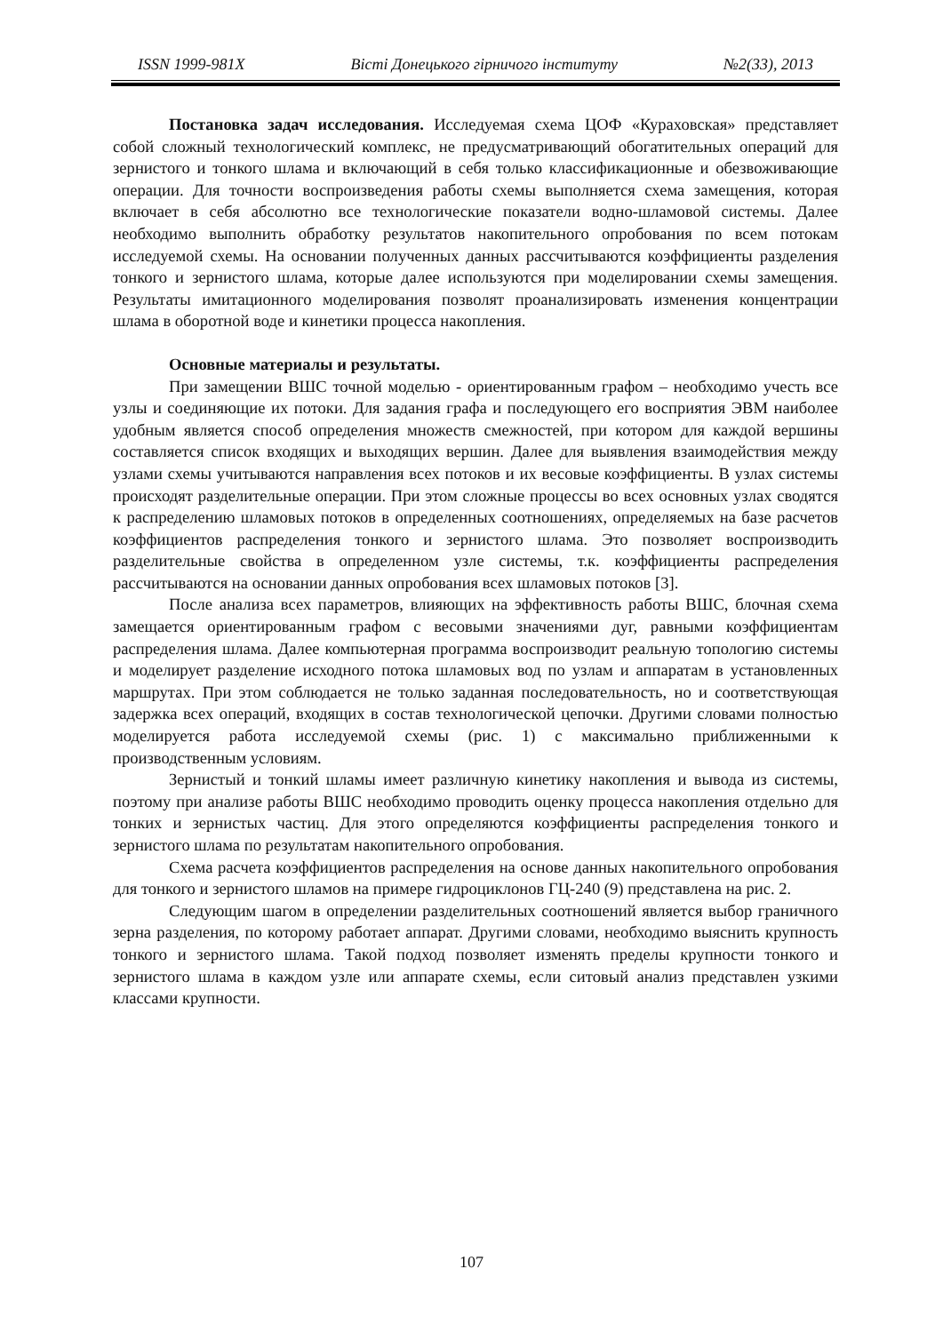ISSN 1999-981X Вісті Донецького гірничого інституту №2(33), 2013
Постановка задач исследования. Исследуемая схема ЦОФ «Кураховская» представляет собой сложный технологический комплекс, не предусматривающий обогатительных операций для зернистого и тонкого шлама и включающий в себя только классификационные и обезвоживающие операции. Для точности воспроизведения работы схемы выполняется схема замещения, которая включает в себя абсолютно все технологические показатели водно-шламовой системы. Далее необходимо выполнить обработку результатов накопительного опробования по всем потокам исследуемой схемы. На основании полученных данных рассчитываются коэффициенты разделения тонкого и зернистого шлама, которые далее используются при моделировании схемы замещения. Результаты имитационного моделирования позволят проанализировать изменения концентрации шлама в оборотной воде и кинетики процесса накопления.
Основные материалы и результаты.
При замещении ВШС точной моделью - ориентированным графом – необходимо учесть все узлы и соединяющие их потоки. Для задания графа и последующего его восприятия ЭВМ наиболее удобным является способ определения множеств смежностей, при котором для каждой вершины составляется список входящих и выходящих вершин. Далее для выявления взаимодействия между узлами схемы учитываются направления всех потоков и их весовые коэффициенты. В узлах системы происходят разделительные операции. При этом сложные процессы во всех основных узлах сводятся к распределению шламовых потоков в определенных соотношениях, определяемых на базе расчетов коэффициентов распределения тонкого и зернистого шлама. Это позволяет воспроизводить разделительные свойства в определенном узле системы, т.к. коэффициенты распределения рассчитываются на основании данных опробования всех шламовых потоков [3].
После анализа всех параметров, влияющих на эффективность работы ВШС, блочная схема замещается ориентированным графом с весовыми значениями дуг, равными коэффициентам распределения шлама. Далее компьютерная программа воспроизводит реальную топологию системы и моделирует разделение исходного потока шламовых вод по узлам и аппаратам в установленных маршрутах. При этом соблюдается не только заданная последовательность, но и соответствующая задержка всех операций, входящих в состав технологической цепочки. Другими словами полностью моделируется работа исследуемой схемы (рис. 1) с максимально приближенными к производственным условиям.
Зернистый и тонкий шламы имеет различную кинетику накопления и вывода из системы, поэтому при анализе работы ВШС необходимо проводить оценку процесса накопления отдельно для тонких и зернистых частиц. Для этого определяются коэффициенты распределения тонкого и зернистого шлама по результатам накопительного опробования.
Схема расчета коэффициентов распределения на основе данных накопительного опробования для тонкого и зернистого шламов на примере гидроциклонов ГЦ-240 (9) представлена на рис. 2.
Следующим шагом в определении разделительных соотношений является выбор граничного зерна разделения, по которому работает аппарат. Другими словами, необходимо выяснить крупность тонкого и зернистого шлама. Такой подход позволяет изменять пределы крупности тонкого и зернистого шлама в каждом узле или аппарате схемы, если ситовый анализ представлен узкими классами крупности.
107